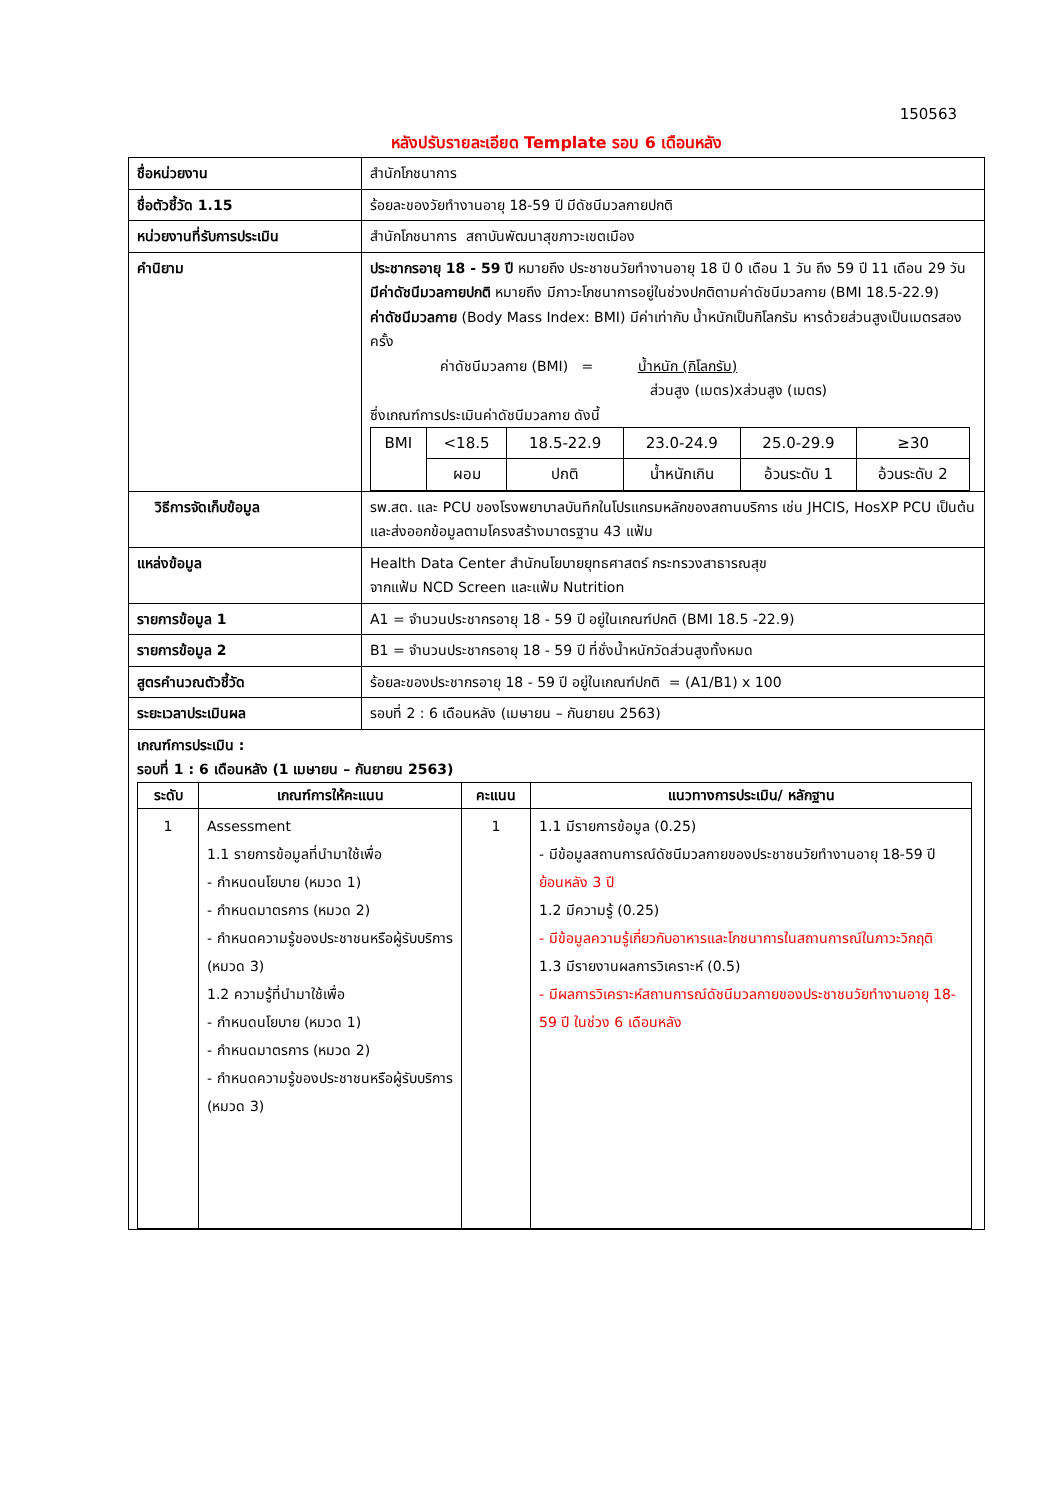150563
หลังปรับรายละเอียด Template รอบ 6 เดือนหลัง
| ชื่อหน่วยงาน | สำนักโภชนาการ |
| ชื่อตัวชี้วัด 1.15 | ร้อยละของวัยทำงานอายุ 18-59 ปี มีดัชนีมวลกายปกติ |
| หน่วยงานที่รับการประเมิน | สำนักโภชนาการ สถาบันพัฒนาสุขภาวะเขตเมือง |
| คำนิยาม | ประชากรอายุ 18 - 59 ปี หมายถึง ประชาชนวัยทำงานอายุ 18 ปี 0 เดือน 1 วัน ถึง 59 ปี 11 เดือน 29 วัน มีค่าดัชนีมวลกายปกติ หมายถึง มีภาวะโภชนาการอยู่ในช่วงปกติตามค่าดัชนีมวลกาย (BMI 18.5-22.9) ค่าดัชนีมวลกาย (Body Mass Index: BMI) มีค่าเท่ากับ น้ำหนักเป็นกิโลกรัม หารด้วยส่วนสูงเป็นเมตรสองครั้ง ค่าดัชนีมวลกาย (BMI) = น้ำหนัก (กิโลกรัม) ส่วนสูง (เมตร)xส่วนสูง (เมตร) ซึ่งเกณฑ์การประเมินค่าดัชนีมวลกาย ดังนี้ / BMI / <18.5 / 18.5-22.9 / 23.0-24.9 / 25.0-29.9 / ≥30 / / / ผอม / ปกติ / น้ำหนักเกิน / อ้วนระดับ 1 / อ้วนระดับ 2 / |
| วิธีการจัดเก็บข้อมูล | รพ.สต. และ PCU ของโรงพยาบาลบันทึกในโปรแกรมหลักของสถานบริการ เช่น JHCIS, HosXP PCU เป็นต้น และส่งออกข้อมูลตามโครงสร้างมาตรฐาน 43 แฟ้ม |
| แหล่งข้อมูล | Health Data Center สำนักนโยบายยุทธศาสตร์ กระทรวงสาธารณสุข จากแฟ้ม NCD Screen และแฟ้ม Nutrition |
| รายการข้อมูล 1 | A1 = จำนวนประชากรอายุ 18 - 59 ปี อยู่ในเกณฑ์ปกติ (BMI 18.5 -22.9) |
| รายการข้อมูล 2 | B1 = จำนวนประชากรอายุ 18 - 59 ปี ที่ชั่งน้ำหนักวัดส่วนสูงทั้งหมด |
| สูตรคำนวณตัวชี้วัด | ร้อยละของประชากรอายุ 18 - 59 ปี อยู่ในเกณฑ์ปกติ = (A1/B1) x 100 |
| ระยะเวลาประเมินผล | รอบที่ 2 : 6 เดือนหลัง (เมษายน – กันยายน 2563) |
| เกณฑ์การประเมิน : รอบที่ 1 : 6 เดือนหลัง (1 เมษายน – กันยายน 2563) / ระดับ / เกณฑ์การให้คะแนน / คะแนน / แนวทางการประเมิน/ หลักฐาน / / --- / --- / --- / --- / / 1 / Assessment 1.1 รายการข้อมูลที่นำมาใช้เพื่อ - กำหนดนโยบาย (หมวด 1) - กำหนดมาตรการ (หมวด 2) - กำหนดความรู้ของประชาชนหรือผู้รับบริการ (หมวด 3) 1.2 ความรู้ที่นำมาใช้เพื่อ - กำหนดนโยบาย (หมวด 1) - กำหนดมาตรการ (หมวด 2) - กำหนดความรู้ของประชาชนหรือผู้รับบริการ (หมวด 3) / 1 / 1.1 มีรายการข้อมูล (0.25) - มีข้อมูลสถานการณ์ดัชนีมวลกายของประชาชนวัยทำงานอายุ 18-59 ปี ย้อนหลัง 3 ปี 1.2 มีความรู้ (0.25) - มีข้อมูลความรู้เกี่ยวกับอาหารและโภชนาการในสถานการณ์ในภาวะวิกฤติ 1.3 มีรายงานผลการวิเคราะห์ (0.5) - มีผลการวิเคราะห์สถานการณ์ดัชนีมวลกายของประชาชนวัยทำงานอายุ 18-59 ปี ในช่วง 6 เดือนหลัง / | |